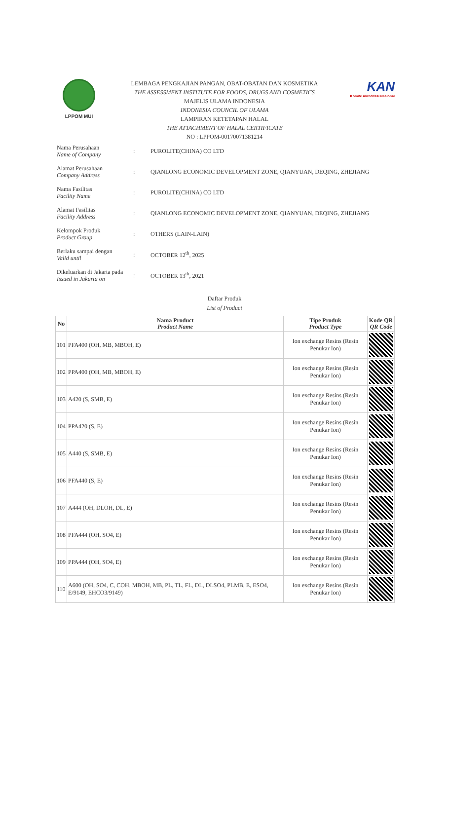LPPOM MUI
LEMBAGA PENGKAJIAN PANGAN, OBAT-OBATAN DAN KOSMETIKA
THE ASSESSMENT INSTITUTE FOR FOODS, DRUGS AND COSMETICS
MAJELIS ULAMA INDONESIA
INDONESIA COUNCIL OF ULAMA
LAMPIRAN KETETAPAN HALAL
THE ATTACHMENT OF HALAL CERTIFICATE
NO : LPPOM-00170071381214
KAN
Komite Akreditasi Nasional
| Nama Perusahaan Name of Company | : | PUROLITE(CHINA) CO LTD |
| Alamat Perusahaan Company Address | : | QIANLONG ECONOMIC DEVELOPMENT ZONE, QIANYUAN, DEQING, ZHEJIANG |
| Nama Fasilitas Facility Name | : | PUROLITE(CHINA) CO LTD |
| Alamat Fasilitas Facility Address | : | QIANLONG ECONOMIC DEVELOPMENT ZONE, QIANYUAN, DEQING, ZHEJIANG |
| Kelompok Produk Product Group | : | OTHERS (LAIN-LAIN) |
| Berlaku sampai dengan Valid until | : | OCTOBER 12<sup>th</sup>, 2025 |
| Dikeluarkan di Jakarta pada Issued in Jakarta on | : | OCTOBER 13<sup>th</sup>, 2021 |
Daftar Produk
List of Product
| No | Nama Product Product Name | Tipe Produk Product Type | Kode QR QR Code |
| --- | --- | --- | --- |
| 101 | PFA400 (OH, MB, MBOH, E) | Ion exchange Resins (Resin Penukar Ion) | |
| 102 | PPA400 (OH, MB, MBOH, E) | Ion exchange Resins (Resin Penukar Ion) | |
| 103 | A420 (S, SMB, E) | Ion exchange Resins (Resin Penukar Ion) | |
| 104 | PPA420 (S, E) | Ion exchange Resins (Resin Penukar Ion) | |
| 105 | A440 (S, SMB, E) | Ion exchange Resins (Resin Penukar Ion) | |
| 106 | PFA440 (S, E) | Ion exchange Resins (Resin Penukar Ion) | |
| 107 | A444 (OH, DLOH, DL, E) | Ion exchange Resins (Resin Penukar Ion) | |
| 108 | PFA444 (OH, SO4, E) | Ion exchange Resins (Resin Penukar Ion) | |
| 109 | PPA444 (OH, SO4, E) | Ion exchange Resins (Resin Penukar Ion) | |
| 110 | A600 (OH, SO4, C, COH, MBOH, MB, PL, TL, FL, DL, DLSO4, PLMB, E, ESO4, E/9149, EHCO3/9149) | Ion exchange Resins (Resin Penukar Ion) | |